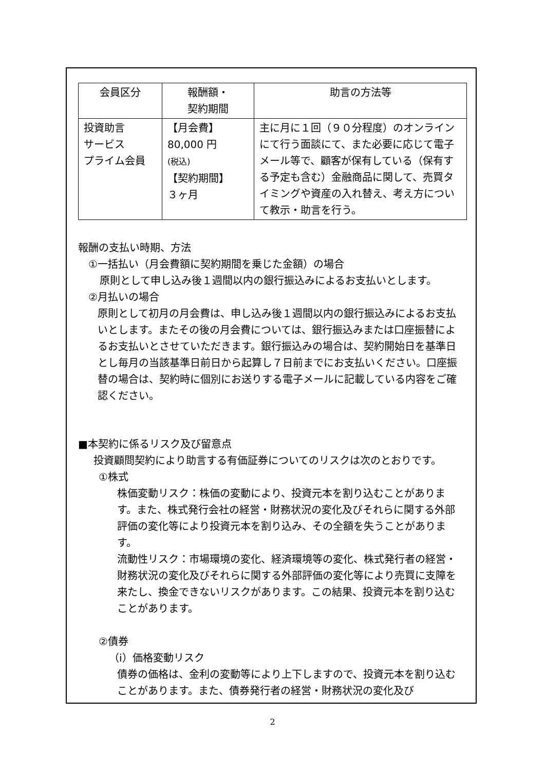| 会員区分 | 報酬額・ 契約期間 | 助言の方法等 |
| --- | --- | --- |
| 投資助言 サービス プライム会員 | 【月会費】 80,000 円 (税込) 【契約期間】 ３ヶ月 | 主に月に１回（９０分程度）のオンラインにて行う面談にて、また必要に応じて電子メール等で、顧客が保有している（保有する予定も含む）金融商品に関して、売買タイミングや資産の入れ替え、考え方について教示・助言を行う。 |
報酬の支払い時期、方法
①一括払い（月会費額に契約期間を乗じた金額）の場合
原則として申し込み後１週間以内の銀行振込みによるお支払いとします。
②月払いの場合
原則として初月の月会費は、申し込み後１週間以内の銀行振込みによるお支払いとします。またその後の月会費については、銀行振込みまたは口座振替によるお支払いとさせていただきます。銀行振込みの場合は、契約開始日を基準日とし毎月の当該基準日前日から起算し７日前までにお支払いください。口座振替の場合は、契約時に個別にお送りする電子メールに記載している内容をご確認ください。
■本契約に係るリスク及び留意点
投資顧問契約により助言する有価証券についてのリスクは次のとおりです。
①株式
株価変動リスク：株価の変動により、投資元本を割り込むことがあります。また、株式発行会社の経営・財務状況の変化及びそれらに関する外部評価の変化等により投資元本を割り込み、その全額を失うことがあります。
流動性リスク：市場環境の変化、経済環境等の変化、株式発行者の経営・財務状況の変化及びそれらに関する外部評価の変化等により売買に支障を来たし、換金できないリスクがあります。この結果、投資元本を割り込むことがあります。
②債券
（ⅰ）価格変動リスク
債券の価格は、金利の変動等により上下しますので、投資元本を割り込むことがあります。また、債券発行者の経営・財務状況の変化及び
2